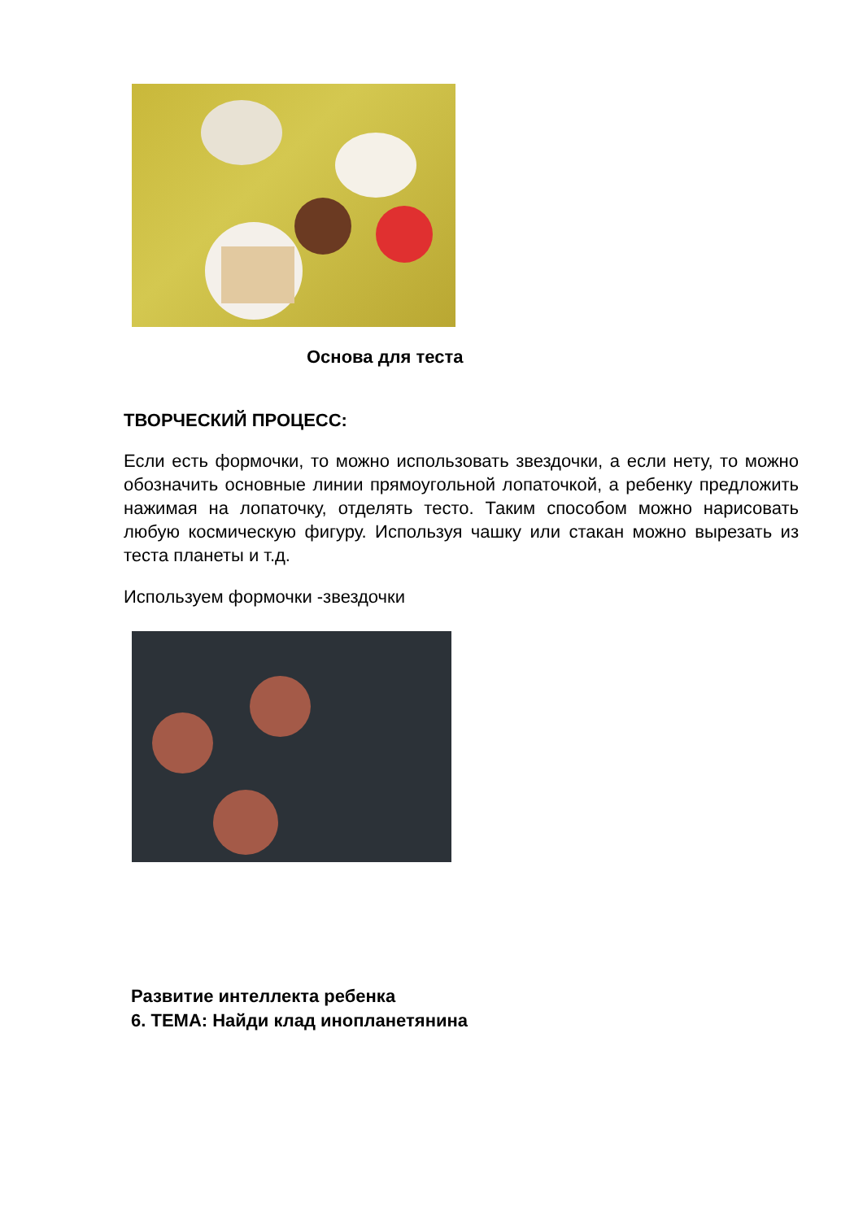Основа для теста
ТВОРЧЕСКИЙ ПРОЦЕСС:
Если есть формочки, то можно использовать звездочки, а если нету, то можно обозначить основные линии прямоугольной лопаточкой, а ребенку предложить нажимая на лопаточку, отделять тесто. Таким способом можно нарисовать любую космическую фигуру. Используя чашку или стакан можно вырезать из теста планеты и т.д.
Используем формочки -звездочки
Развитие интеллекта ребенка
6. ТЕМА: Найди клад инопланетянина